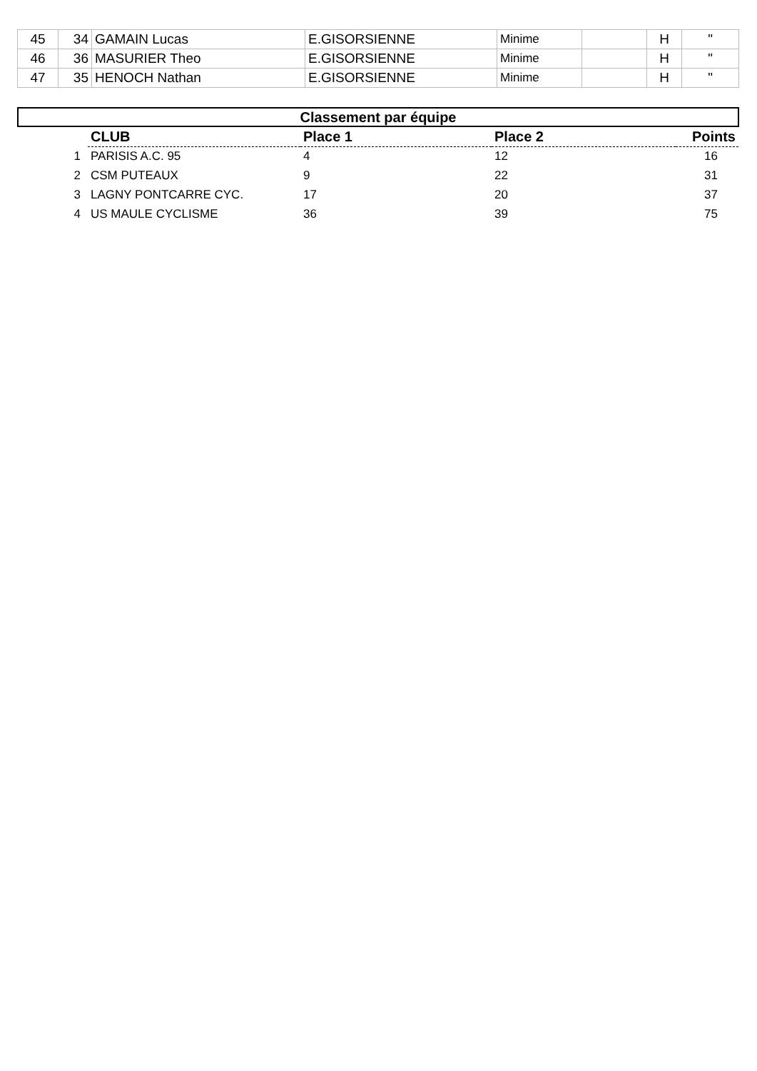| 45 | 34 | GAMAIN Lucas | E.GISORSIENNE | Minime | | H | " |
| 46 | 36 | MASURIER Theo | E.GISORSIENNE | Minime | | H | " |
| 47 | 35 | HENOCH Nathan | E.GISORSIENNE | Minime | | H | " |
| Classement par équipe | | | | |
| | CLUB | Place 1 | Place 2 | Points |
| 1 | PARISIS A.C. 95 | 4 | 12 | 16 |
| 2 | CSM PUTEAUX | 9 | 22 | 31 |
| 3 | LAGNY PONTCARRE CYC. | 17 | 20 | 37 |
| 4 | US MAULE CYCLISME | 36 | 39 | 75 |